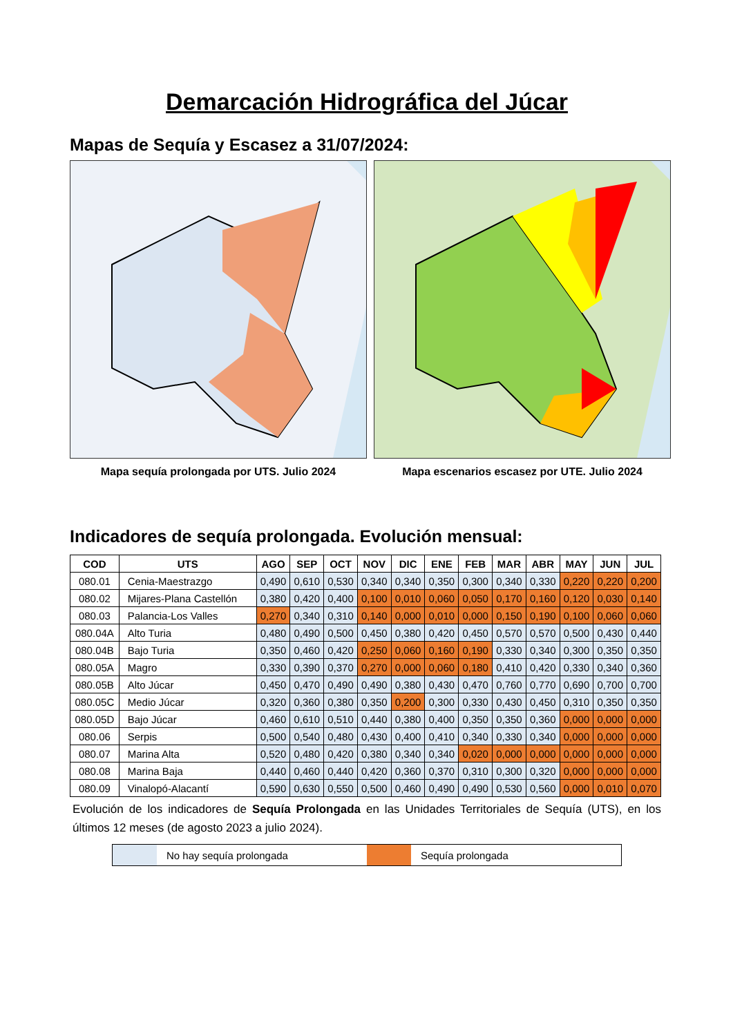Demarcación Hidrográfica del Júcar
Mapas de Sequía y Escasez a 31/07/2024:
Mapa sequía prolongada por UTS. Julio 2024 Mapa escenarios escasez por UTE. Julio 2024
Indicadores de sequía prolongada. Evolución mensual:
| COD | UTS | AGO | SEP | OCT | NOV | DIC | ENE | FEB | MAR | ABR | MAY | JUN | JUL |
| --- | --- | --- | --- | --- | --- | --- | --- | --- | --- | --- | --- | --- | --- |
| 080.01 | Cenia-Maestrazgo | 0,490 | 0,610 | 0,530 | 0,340 | 0,340 | 0,350 | 0,300 | 0,340 | 0,330 | 0,220 | 0,220 | 0,200 |
| 080.02 | Mijares-Plana Castellón | 0,380 | 0,420 | 0,400 | 0,100 | 0,010 | 0,060 | 0,050 | 0,170 | 0,160 | 0,120 | 0,030 | 0,140 |
| 080.03 | Palancia-Los Valles | 0,270 | 0,340 | 0,310 | 0,140 | 0,000 | 0,010 | 0,000 | 0,150 | 0,190 | 0,100 | 0,060 | 0,060 |
| 080.04A | Alto Turia | 0,480 | 0,490 | 0,500 | 0,450 | 0,380 | 0,420 | 0,450 | 0,570 | 0,570 | 0,500 | 0,430 | 0,440 |
| 080.04B | Bajo Turia | 0,350 | 0,460 | 0,420 | 0,250 | 0,060 | 0,160 | 0,190 | 0,330 | 0,340 | 0,300 | 0,350 | 0,350 |
| 080.05A | Magro | 0,330 | 0,390 | 0,370 | 0,270 | 0,000 | 0,060 | 0,180 | 0,410 | 0,420 | 0,330 | 0,340 | 0,360 |
| 080.05B | Alto Júcar | 0,450 | 0,470 | 0,490 | 0,490 | 0,380 | 0,430 | 0,470 | 0,760 | 0,770 | 0,690 | 0,700 | 0,700 |
| 080.05C | Medio Júcar | 0,320 | 0,360 | 0,380 | 0,350 | 0,200 | 0,300 | 0,330 | 0,430 | 0,450 | 0,310 | 0,350 | 0,350 |
| 080.05D | Bajo Júcar | 0,460 | 0,610 | 0,510 | 0,440 | 0,380 | 0,400 | 0,350 | 0,350 | 0,360 | 0,000 | 0,000 | 0,000 |
| 080.06 | Serpis | 0,500 | 0,540 | 0,480 | 0,430 | 0,400 | 0,410 | 0,340 | 0,330 | 0,340 | 0,000 | 0,000 | 0,000 |
| 080.07 | Marina Alta | 0,520 | 0,480 | 0,420 | 0,380 | 0,340 | 0,340 | 0,020 | 0,000 | 0,000 | 0,000 | 0,000 | 0,000 |
| 080.08 | Marina Baja | 0,440 | 0,460 | 0,440 | 0,420 | 0,360 | 0,370 | 0,310 | 0,300 | 0,320 | 0,000 | 0,000 | 0,000 |
| 080.09 | Vinalopó-Alacantí | 0,590 | 0,630 | 0,550 | 0,500 | 0,460 | 0,490 | 0,490 | 0,530 | 0,560 | 0,000 | 0,010 | 0,070 |
Evolución de los indicadores de Sequía Prolongada en las Unidades Territoriales de Sequía (UTS), en los últimos 12 meses (de agosto 2023 a julio 2024).
No hay sequía prolongada Sequía prolongada